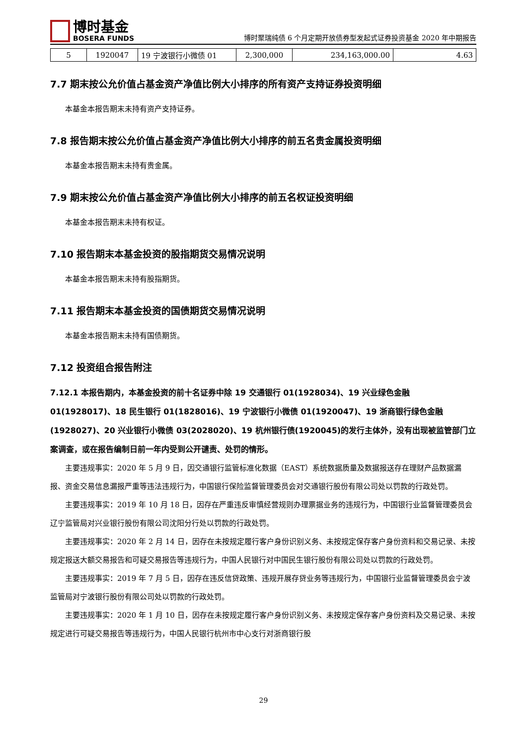博时基金
BOSERA FUNDS
博时聚瑞纯债 6 个月定期开放债券型发起式证券投资基金 2020 年中期报告
| 5 | 1920047 | 19 宁波银行小微债 01 | 2,300,000 | 234,163,000.00 | 4.63 |
7.7 期末按公允价值占基金资产净值比例大小排序的所有资产支持证券投资明细
本基金本报告期末未持有资产支持证券。
7.8 报告期末按公允价值占基金资产净值比例大小排序的前五名贵金属投资明细
本基金本报告期末未持有贵金属。
7.9 期末按公允价值占基金资产净值比例大小排序的前五名权证投资明细
本基金本报告期末未持有权证。
7.10 报告期末本基金投资的股指期货交易情况说明
本基金本报告期末未持有股指期货。
7.11 报告期末本基金投资的国债期货交易情况说明
本基金本报告期末未持有国债期货。
7.12 投资组合报告附注
7.12.1 本报告期内，本基金投资的前十名证券中除 19 交通银行 01(1928034)、19 兴业绿色金融 01(1928017)、18 民生银行 01(1828016)、19 宁波银行小微债 01(1920047)、19 浙商银行绿色金融(1928027)、20 兴业银行小微债 03(2028020)、19 杭州银行债(1920045)的发行主体外，没有出现被监管部门立案调查，或在报告编制日前一年内受到公开谴责、处罚的情形。
主要违规事实：2020 年 5 月 9 日，因交通银行监管标准化数据（EAST）系统数据质量及数据报送存在理财产品数据漏报、资金交易信息漏报严重等违法违规行为，中国银行保险监督管理委员会对交通银行股份有限公司处以罚款的行政处罚。
主要违规事实：2019 年 10 月 18 日，因存在严重违反审慎经营规则办理票据业务的违规行为，中国银行业监督管理委员会辽宁监管局对兴业银行股份有限公司沈阳分行处以罚款的行政处罚。
主要违规事实：2020 年 2 月 14 日，因存在未按规定履行客户身份识别义务、未按规定保存客户身份资料和交易记录、未按规定报送大额交易报告和可疑交易报告等违规行为，中国人民银行对中国民生银行股份有限公司处以罚款的行政处罚。
主要违规事实：2019 年 7 月 5 日，因存在违反信贷政策、违规开展存贷业务等违规行为，中国银行业监督管理委员会宁波监管局对宁波银行股份有限公司处以罚款的行政处罚。
主要违规事实：2020 年 1 月 10 日，因存在未按规定履行客户身份识别义务、未按规定保存客户身份资料及交易记录、未按规定进行可疑交易报告等违规行为，中国人民银行杭州市中心支行对浙商银行股
29